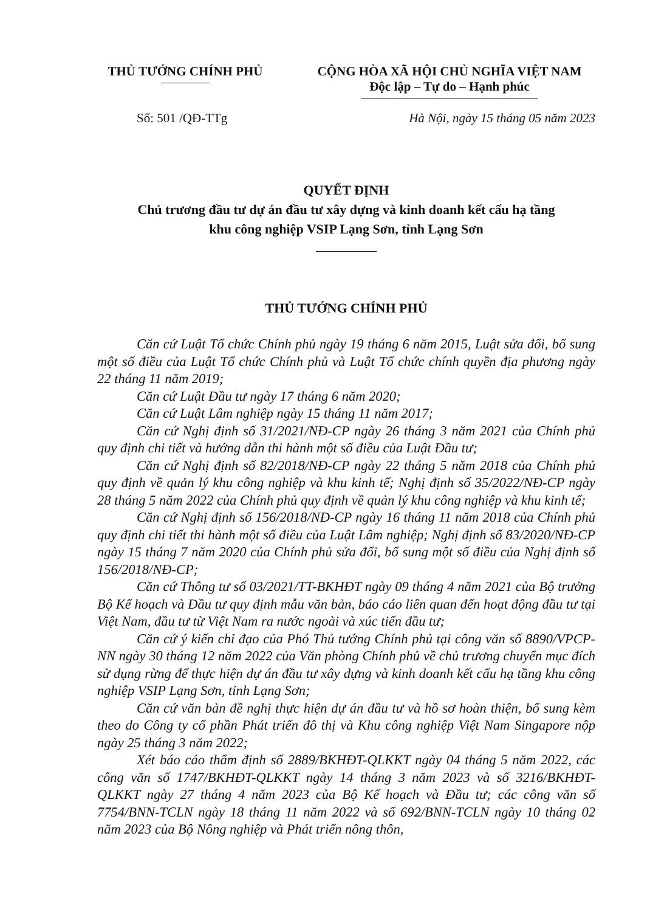THỦ TƯỚNG CHÍNH PHỦ CỘNG HÒA XÃ HỘI CHỦ NGHĨA VIỆT NAM
Độc lập – Tự do – Hạnh phúc
Số: 501 /QĐ-TTg Hà Nội, ngày 15 tháng 05 năm 2023
QUYẾT ĐỊNH
Chủ trương đầu tư dự án đầu tư xây dựng và kinh doanh kết cấu hạ tầng
khu công nghiệp VSIP Lạng Sơn, tỉnh Lạng Sơn
THỦ TƯỚNG CHÍNH PHỦ
Căn cứ Luật Tổ chức Chính phủ ngày 19 tháng 6 năm 2015, Luật sửa đổi, bổ sung một số điều của Luật Tổ chức Chính phủ và Luật Tổ chức chính quyền địa phương ngày 22 tháng 11 năm 2019;
Căn cứ Luật Đầu tư ngày 17 tháng 6 năm 2020;
Căn cứ Luật Lâm nghiệp ngày 15 tháng 11 năm 2017;
Căn cứ Nghị định số 31/2021/NĐ-CP ngày 26 tháng 3 năm 2021 của Chính phủ quy định chi tiết và hướng dẫn thi hành một số điều của Luật Đầu tư;
Căn cứ Nghị định số 82/2018/NĐ-CP ngày 22 tháng 5 năm 2018 của Chính phủ quy định về quản lý khu công nghiệp và khu kinh tế; Nghị định số 35/2022/NĐ-CP ngày 28 tháng 5 năm 2022 của Chính phủ quy định về quản lý khu công nghiệp và khu kinh tế;
Căn cứ Nghị định số 156/2018/NĐ-CP ngày 16 tháng 11 năm 2018 của Chính phủ quy định chi tiết thi hành một số điều của Luật Lâm nghiệp; Nghị định số 83/2020/NĐ-CP ngày 15 tháng 7 năm 2020 của Chính phủ sửa đổi, bổ sung một số điều của Nghị định số 156/2018/NĐ-CP;
Căn cứ Thông tư số 03/2021/TT-BKHĐT ngày 09 tháng 4 năm 2021 của Bộ trưởng Bộ Kế hoạch và Đầu tư quy định mẫu văn bản, báo cáo liên quan đến hoạt động đầu tư tại Việt Nam, đầu tư từ Việt Nam ra nước ngoài và xúc tiến đầu tư;
Căn cứ ý kiến chỉ đạo của Phó Thủ tướng Chính phủ tại công văn số 8890/VPCP-NN ngày 30 tháng 12 năm 2022 của Văn phòng Chính phủ về chủ trương chuyển mục đích sử dụng rừng để thực hiện dự án đầu tư xây dựng và kinh doanh kết cấu hạ tầng khu công nghiệp VSIP Lạng Sơn, tỉnh Lạng Sơn;
Căn cứ văn bản đề nghị thực hiện dự án đầu tư và hồ sơ hoàn thiện, bổ sung kèm theo do Công ty cổ phần Phát triển đô thị và Khu công nghiệp Việt Nam Singapore nộp ngày 25 tháng 3 năm 2022;
Xét báo cáo thẩm định số 2889/BKHĐT-QLKKT ngày 04 tháng 5 năm 2022, các công văn số 1747/BKHĐT-QLKKT ngày 14 tháng 3 năm 2023 và số 3216/BKHĐT-QLKKT ngày 27 tháng 4 năm 2023 của Bộ Kế hoạch và Đầu tư; các công văn số 7754/BNN-TCLN ngày 18 tháng 11 năm 2022 và số 692/BNN-TCLN ngày 10 tháng 02 năm 2023 của Bộ Nông nghiệp và Phát triển nông thôn,